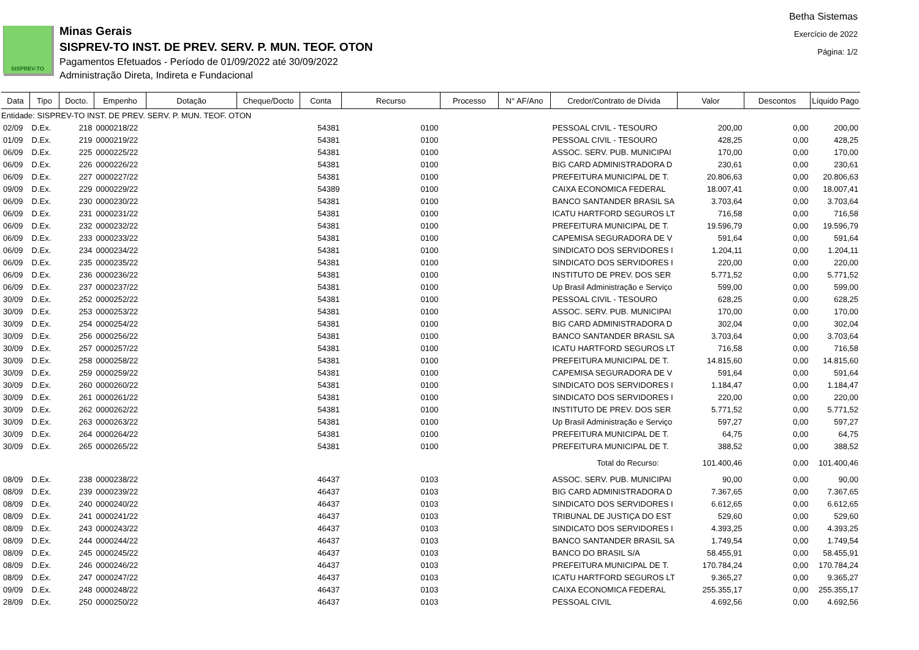SISPREV-TO
Minas Gerais
SISPREV-TO INST. DE PREV. SERV. P. MUN. TEOF. OTON
Pagamentos Efetuados - Período de 01/09/2022 até 30/09/2022
Administração Direta, Indireta e Fundacional
Betha Sistemas
Exercício de 2022
Página: 1/2
| Data | Tipo | Docto. | Empenho | Dotação | Cheque/Docto | Conta | Recurso | Processo | N° AF/Ano | Credor/Contrato de Dívida | Valor | Descontos | Líquido Pago |
| --- | --- | --- | --- | --- | --- | --- | --- | --- | --- | --- | --- | --- | --- |
| Entidade: SISPREV-TO INST. DE PREV. SERV. P. MUN. TEOF. OTON | | | | | | | | | | | | | |
| 02/09 | D.Ex. | 218 | 0000218/22 | | | 54381 | 0100 | | | PESSOAL CIVIL - TESOURO | 200,00 | 0,00 | 200,00 |
| 01/09 | D.Ex. | 219 | 0000219/22 | | | 54381 | 0100 | | | PESSOAL CIVIL - TESOURO | 428,25 | 0,00 | 428,25 |
| 06/09 | D.Ex. | 225 | 0000225/22 | | | 54381 | 0100 | | | ASSOC. SERV. PUB. MUNICIPAI | 170,00 | 0,00 | 170,00 |
| 06/09 | D.Ex. | 226 | 0000226/22 | | | 54381 | 0100 | | | BIG CARD ADMINISTRADORA D | 230,61 | 0,00 | 230,61 |
| 06/09 | D.Ex. | 227 | 0000227/22 | | | 54381 | 0100 | | | PREFEITURA MUNICIPAL DE T. | 20.806,63 | 0,00 | 20.806,63 |
| 09/09 | D.Ex. | 229 | 0000229/22 | | | 54389 | 0100 | | | CAIXA ECONOMICA FEDERAL | 18.007,41 | 0,00 | 18.007,41 |
| 06/09 | D.Ex. | 230 | 0000230/22 | | | 54381 | 0100 | | | BANCO SANTANDER BRASIL SA | 3.703,64 | 0,00 | 3.703,64 |
| 06/09 | D.Ex. | 231 | 0000231/22 | | | 54381 | 0100 | | | ICATU HARTFORD SEGUROS LT | 716,58 | 0,00 | 716,58 |
| 06/09 | D.Ex. | 232 | 0000232/22 | | | 54381 | 0100 | | | PREFEITURA MUNICIPAL DE T. | 19.596,79 | 0,00 | 19.596,79 |
| 06/09 | D.Ex. | 233 | 0000233/22 | | | 54381 | 0100 | | | CAPEMISA SEGURADORA DE V | 591,64 | 0,00 | 591,64 |
| 06/09 | D.Ex. | 234 | 0000234/22 | | | 54381 | 0100 | | | SINDICATO DOS SERVIDORES I | 1.204,11 | 0,00 | 1.204,11 |
| 06/09 | D.Ex. | 235 | 0000235/22 | | | 54381 | 0100 | | | SINDICATO DOS SERVIDORES I | 220,00 | 0,00 | 220,00 |
| 06/09 | D.Ex. | 236 | 0000236/22 | | | 54381 | 0100 | | | INSTITUTO DE PREV. DOS SER | 5.771,52 | 0,00 | 5.771,52 |
| 06/09 | D.Ex. | 237 | 0000237/22 | | | 54381 | 0100 | | | Up Brasil Administração e Serviço | 599,00 | 0,00 | 599,00 |
| 30/09 | D.Ex. | 252 | 0000252/22 | | | 54381 | 0100 | | | PESSOAL CIVIL - TESOURO | 628,25 | 0,00 | 628,25 |
| 30/09 | D.Ex. | 253 | 0000253/22 | | | 54381 | 0100 | | | ASSOC. SERV. PUB. MUNICIPAI | 170,00 | 0,00 | 170,00 |
| 30/09 | D.Ex. | 254 | 0000254/22 | | | 54381 | 0100 | | | BIG CARD ADMINISTRADORA D | 302,04 | 0,00 | 302,04 |
| 30/09 | D.Ex. | 256 | 0000256/22 | | | 54381 | 0100 | | | BANCO SANTANDER BRASIL SA | 3.703,64 | 0,00 | 3.703,64 |
| 30/09 | D.Ex. | 257 | 0000257/22 | | | 54381 | 0100 | | | ICATU HARTFORD SEGUROS LT | 716,58 | 0,00 | 716,58 |
| 30/09 | D.Ex. | 258 | 0000258/22 | | | 54381 | 0100 | | | PREFEITURA MUNICIPAL DE T. | 14.815,60 | 0,00 | 14.815,60 |
| 30/09 | D.Ex. | 259 | 0000259/22 | | | 54381 | 0100 | | | CAPEMISA SEGURADORA DE V | 591,64 | 0,00 | 591,64 |
| 30/09 | D.Ex. | 260 | 0000260/22 | | | 54381 | 0100 | | | SINDICATO DOS SERVIDORES I | 1.184,47 | 0,00 | 1.184,47 |
| 30/09 | D.Ex. | 261 | 0000261/22 | | | 54381 | 0100 | | | SINDICATO DOS SERVIDORES I | 220,00 | 0,00 | 220,00 |
| 30/09 | D.Ex. | 262 | 0000262/22 | | | 54381 | 0100 | | | INSTITUTO DE PREV. DOS SER | 5.771,52 | 0,00 | 5.771,52 |
| 30/09 | D.Ex. | 263 | 0000263/22 | | | 54381 | 0100 | | | Up Brasil Administração e Serviço | 597,27 | 0,00 | 597,27 |
| 30/09 | D.Ex. | 264 | 0000264/22 | | | 54381 | 0100 | | | PREFEITURA MUNICIPAL DE T. | 64,75 | 0,00 | 64,75 |
| 30/09 | D.Ex. | 265 | 0000265/22 | | | 54381 | 0100 | | | PREFEITURA MUNICIPAL DE T. | 388,52 | 0,00 | 388,52 |
| Total do Recurso: | | | | | | | | | | | 101.400,46 | 0,00 | 101.400,46 |
| 08/09 | D.Ex. | 238 | 0000238/22 | | | 46437 | 0103 | | | ASSOC. SERV. PUB. MUNICIPAI | 90,00 | 0,00 | 90,00 |
| 08/09 | D.Ex. | 239 | 0000239/22 | | | 46437 | 0103 | | | BIG CARD ADMINISTRADORA D | 7.367,65 | 0,00 | 7.367,65 |
| 08/09 | D.Ex. | 240 | 0000240/22 | | | 46437 | 0103 | | | SINDICATO DOS SERVIDORES I | 6.612,65 | 0,00 | 6.612,65 |
| 08/09 | D.Ex. | 241 | 0000241/22 | | | 46437 | 0103 | | | TRIBUNAL DE JUSTIÇA DO EST | 529,60 | 0,00 | 529,60 |
| 08/09 | D.Ex. | 243 | 0000243/22 | | | 46437 | 0103 | | | SINDICATO DOS SERVIDORES I | 4.393,25 | 0,00 | 4.393,25 |
| 08/09 | D.Ex. | 244 | 0000244/22 | | | 46437 | 0103 | | | BANCO SANTANDER BRASIL SA | 1.749,54 | 0,00 | 1.749,54 |
| 08/09 | D.Ex. | 245 | 0000245/22 | | | 46437 | 0103 | | | BANCO DO BRASIL S/A | 58.455,91 | 0,00 | 58.455,91 |
| 08/09 | D.Ex. | 246 | 0000246/22 | | | 46437 | 0103 | | | PREFEITURA MUNICIPAL DE T. | 170.784,24 | 0,00 | 170.784,24 |
| 08/09 | D.Ex. | 247 | 0000247/22 | | | 46437 | 0103 | | | ICATU HARTFORD SEGUROS LT | 9.365,27 | 0,00 | 9.365,27 |
| 09/09 | D.Ex. | 248 | 0000248/22 | | | 46437 | 0103 | | | CAIXA ECONOMICA FEDERAL | 255.355,17 | 0,00 | 255.355,17 |
| 28/09 | D.Ex. | 250 | 0000250/22 | | | 46437 | 0103 | | | PESSOAL CIVIL | 4.692,56 | 0,00 | 4.692,56 |